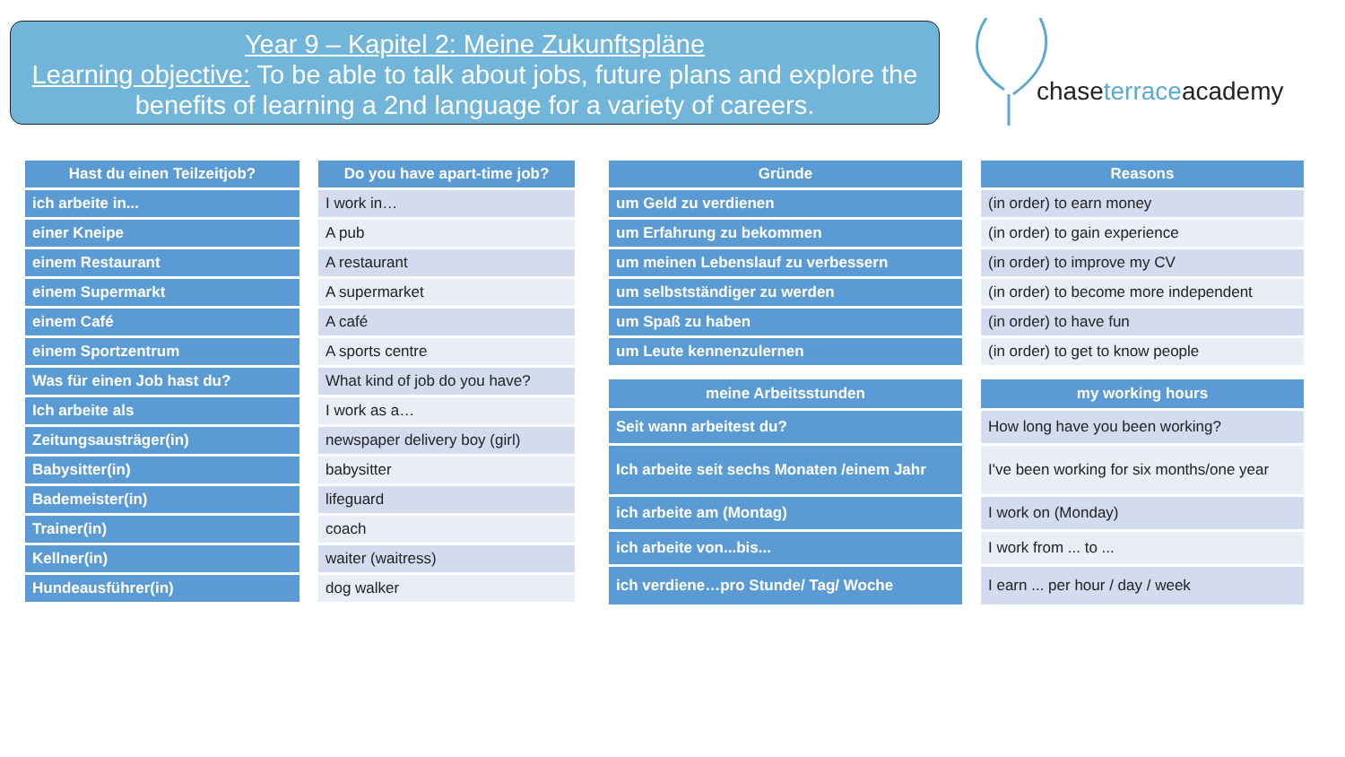Year 9 – Kapitel 2: Meine Zukunftspläne
Learning objective: To be able to talk about jobs, future plans and explore the benefits of learning a 2nd language for a variety of careers.
chaseterraceacademy
| Hast du einen Teilzeitjob? |
| --- |
| ich arbeite in... |
| einer Kneipe |
| einem Restaurant |
| einem Supermarkt |
| einem Café |
| einem Sportzentrum |
| Was für einen Job hast du? |
| Ich arbeite als |
| Zeitungsausträger(in) |
| Babysitter(in) |
| Bademeister(in) |
| Trainer(in) |
| Kellner(in) |
| Hundeausführer(in) |
| Do you have apart-time job? |
| --- |
| I work in… |
| A pub |
| A restaurant |
| A supermarket |
| A café |
| A sports centre |
| What kind of job do you have? |
| I work as a… |
| newspaper delivery boy (girl) |
| babysitter |
| lifeguard |
| coach |
| waiter (waitress) |
| dog walker |
| Gründe |
| --- |
| um Geld zu verdienen |
| um Erfahrung zu bekommen |
| um meinen Lebenslauf zu verbessern |
| um selbstständiger zu werden |
| um Spaß zu haben |
| um Leute kennenzulernen |
| Reasons |
| --- |
| (in order) to earn money |
| (in order) to gain experience |
| (in order) to improve my CV |
| (in order) to become more independent |
| (in order) to have fun |
| (in order) to get to know people |
| meine Arbeitsstunden |
| --- |
| Seit wann arbeitest du? |
| Ich arbeite seit sechs Monaten /einem Jahr |
| ich arbeite am (Montag) |
| ich arbeite von...bis... |
| ich verdiene…pro Stunde/ Tag/ Woche |
| my working hours |
| --- |
| How long have you been working? |
| I've been working for six months/one year |
| I work on (Monday) |
| I work from ... to ... |
| I earn ... per hour / day / week |